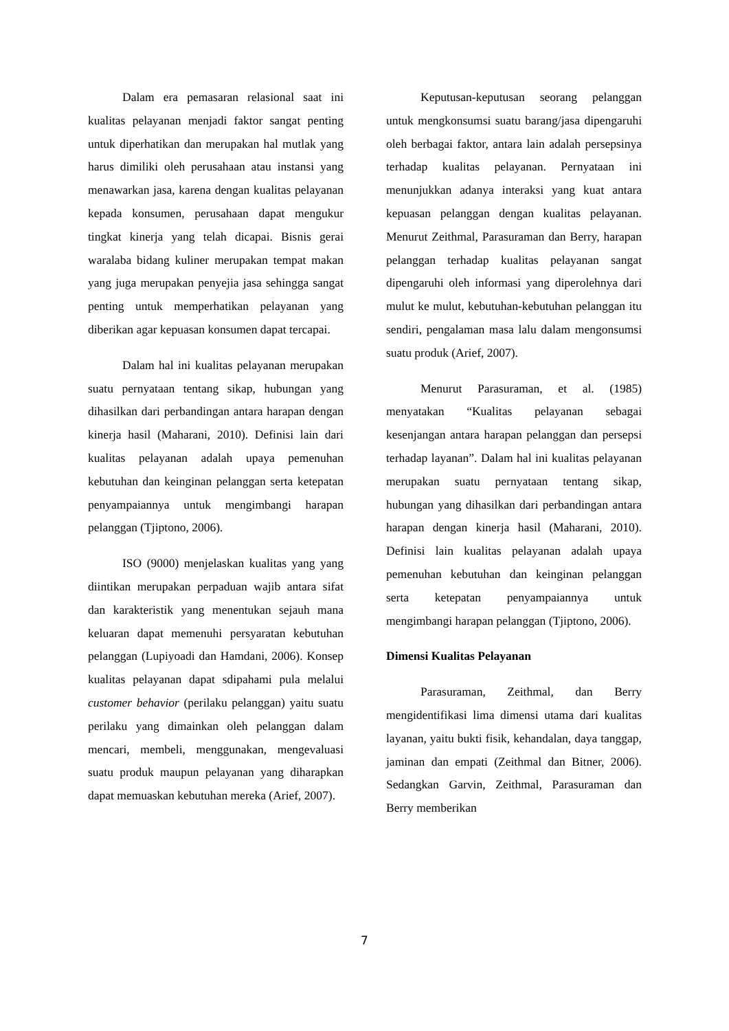Dalam era pemasaran relasional saat ini kualitas pelayanan menjadi faktor sangat penting untuk diperhatikan dan merupakan hal mutlak yang harus dimiliki oleh perusahaan atau instansi yang menawarkan jasa, karena dengan kualitas pelayanan kepada konsumen, perusahaan dapat mengukur tingkat kinerja yang telah dicapai. Bisnis gerai waralaba bidang kuliner merupakan tempat makan yang juga merupakan penyejia jasa sehingga sangat penting untuk memperhatikan pelayanan yang diberikan agar kepuasan konsumen dapat tercapai.
Dalam hal ini kualitas pelayanan merupakan suatu pernyataan tentang sikap, hubungan yang dihasilkan dari perbandingan antara harapan dengan kinerja hasil (Maharani, 2010). Definisi lain dari kualitas pelayanan adalah upaya pemenuhan kebutuhan dan keinginan pelanggan serta ketepatan penyampaiannya untuk mengimbangi harapan pelanggan (Tjiptono, 2006).
ISO (9000) menjelaskan kualitas yang yang diintikan merupakan perpaduan wajib antara sifat dan karakteristik yang menentukan sejauh mana keluaran dapat memenuhi persyaratan kebutuhan pelanggan (Lupiyoadi dan Hamdani, 2006). Konsep kualitas pelayanan dapat sdipahami pula melalui customer behavior (perilaku pelanggan) yaitu suatu perilaku yang dimainkan oleh pelanggan dalam mencari, membeli, menggunakan, mengevaluasi suatu produk maupun pelayanan yang diharapkan dapat memuaskan kebutuhan mereka (Arief, 2007).
Keputusan-keputusan seorang pelanggan untuk mengkonsumsi suatu barang/jasa dipengaruhi oleh berbagai faktor, antara lain adalah persepsinya terhadap kualitas pelayanan. Pernyataan ini menunjukkan adanya interaksi yang kuat antara kepuasan pelanggan dengan kualitas pelayanan. Menurut Zeithmal, Parasuraman dan Berry, harapan pelanggan terhadap kualitas pelayanan sangat dipengaruhi oleh informasi yang diperolehnya dari mulut ke mulut, kebutuhan-kebutuhan pelanggan itu sendiri, pengalaman masa lalu dalam mengonsumsi suatu produk (Arief, 2007).
Menurut Parasuraman, et al. (1985) menyatakan “Kualitas pelayanan sebagai kesenjangan antara harapan pelanggan dan persepsi terhadap layanan”. Dalam hal ini kualitas pelayanan merupakan suatu pernyataan tentang sikap, hubungan yang dihasilkan dari perbandingan antara harapan dengan kinerja hasil (Maharani, 2010). Definisi lain kualitas pelayanan adalah upaya pemenuhan kebutuhan dan keinginan pelanggan serta ketepatan penyampaiannya untuk mengimbangi harapan pelanggan (Tjiptono, 2006).
Dimensi Kualitas Pelayanan
Parasuraman, Zeithmal, dan Berry mengidentifikasi lima dimensi utama dari kualitas layanan, yaitu bukti fisik, kehandalan, daya tanggap, jaminan dan empati (Zeithmal dan Bitner, 2006). Sedangkan Garvin, Zeithmal, Parasuraman dan Berry memberikan
7